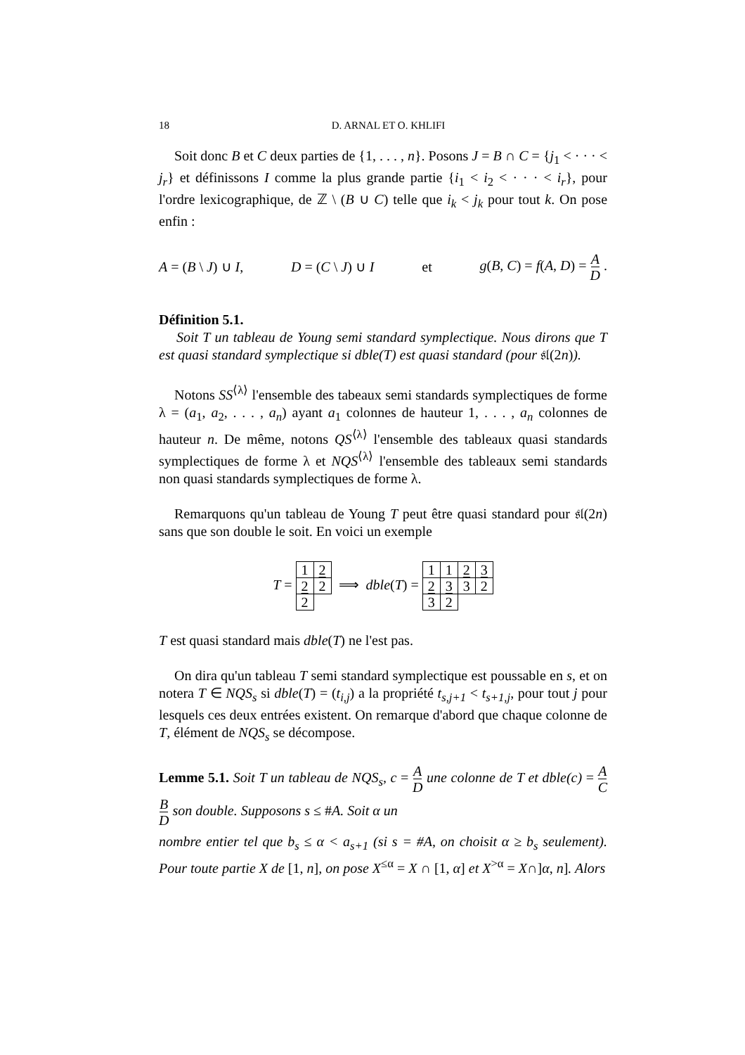18 D. ARNAL ET O. KHLIFI
Soit donc B et C deux parties de {1, . . . , n}. Posons J = B ∩ C = {j<sub>1</sub> < · · · < j<sub>r</sub>} et définissons I comme la plus grande partie {i<sub>1</sub> < i<sub>2</sub> < · · · < i<sub>r</sub>}, pour l'ordre lexicographique, de ℤ \ (B ∪ C) telle que i<sub>k</sub> < j<sub>k</sub> pour tout k. On pose enfin :
A = (B \ J) ∪ I, D = (C \ J) ∪ I et g(B, C) = f(A, D) = A D .
Définition 5.1.
Soit T un tableau de Young semi standard symplectique. Nous dirons que T est quasi standard symplectique si dble(T) est quasi standard (pour 𝔰𝔩(2n)).
Notons SS<sup>⟨λ⟩</sup> l'ensemble des tabeaux semi standards symplectiques de forme λ = (a<sub>1</sub>, a<sub>2</sub>, . . . , a<sub>n</sub>) ayant a<sub>1</sub> colonnes de hauteur 1, . . . , a<sub>n</sub> colonnes de hauteur n. De même, notons QS<sup>⟨λ⟩</sup> l'ensemble des tableaux quasi standards symplectiques de forme λ et NQS<sup>⟨λ⟩</sup> l'ensemble des tableaux semi standards non quasi standards symplectiques de forme λ.
Remarquons qu'un tableau de Young T peut être quasi standard pour 𝔰𝔩(2n) sans que son double le soit. En voici un exemple
T =
| 1 | 2 |
| 2 | 2 |
| 2 | |
⟹ dble(T) =
| 1 | 1 | 2 | 3 |
| 2 | 3 | 3 | 2 |
| 3 | 2 | | |
T est quasi standard mais dble(T) ne l'est pas.
On dira qu'un tableau T semi standard symplectique est poussable en s, et on notera T ∈ NQS<sub>s</sub> si dble(T) = (t<sub>i,j</sub>) a la propriété t<sub>s,j+1</sub> < t<sub>s+1,j</sub>, pour tout j pour lesquels ces deux entrées existent. On remarque d'abord que chaque colonne de T, élément de NQS<sub>s</sub> se décompose.
Lemme 5.1. Soit T un tableau de NQS<sub>s</sub>, c = A D une colonne de T et dble(c) = A C B D son double. Supposons s ≤ #A. Soit α un
nombre entier tel que b<sub>s</sub> ≤ α < a<sub>s+1</sub> (si s = #A, on choisit α ≥ b<sub>s</sub> seulement). Pour toute partie X de [1, n], on pose X<sup>≤α</sup> = X ∩ [1, α] et X<sup>>α</sup> = X∩]α, n]. Alors